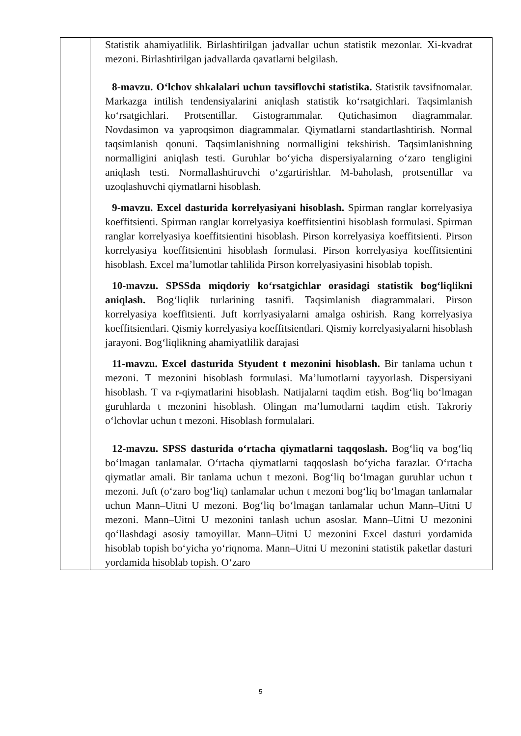| | Statistik ahamiyatlilik. Birlashtirilgan jadvallar uchun statistik mezonlar. Xi-kvadrat mezoni. Birlashtirilgan jadvallarda qavatlarni belgilash. 8-mavzu. O‘lchov shkalalari uchun tavsiflovchi statistika. Statistik tavsifnomalar. Markazga intilish tendensiyalarini aniqlash statistik ko‘rsatgichlari. Taqsimlanish ko‘rsatgichlari. Protsentillar. Gistogrammalar. Qutichasimon diagrammalar. Novdasimon va yaproqsimon diagrammalar. Qiymatlarni standartlashtirish. Normal taqsimlanish qonuni. Taqsimlanishning normalligini tekshirish. Taqsimlanishning normalligini aniqlash testi. Guruhlar bo‘yicha dispersiyalarning o‘zaro tengligini aniqlash testi. Normallashtiruvchi o‘zgartirishlar. M-baholash, protsentillar va uzoqlashuvchi qiymatlarni hisoblash. 9-mavzu. Excel dasturida korrelyasiyani hisoblash. Spirman ranglar korrelyasiya koeffitsienti. Spirman ranglar korrelyasiya koeffitsientini hisoblash formulasi. Spirman ranglar korrelyasiya koeffitsientini hisoblash. Pirson korrelyasiya koeffitsienti. Pirson korrelyasiya koeffitsientini hisoblash formulasi. Pirson korrelyasiya koeffitsientini hisoblash. Excel ma’lumotlar tahlilida Pirson korrelyasiyasini hisoblab topish. 10-mavzu. SPSSda miqdoriy ko‘rsatgichlar orasidagi statistik bog‘liqlikni aniqlash. Bog‘liqlik turlarining tasnifi. Taqsimlanish diagrammalari. Pirson korrelyasiya koeffitsienti. Juft korrlyasiyalarni amalga oshirish. Rang korrelyasiya koeffitsientlari. Qismiy korrelyasiya koeffitsientlari. Qismiy korrelyasiyalarni hisoblash jarayoni. Bog‘liqlikning ahamiyatlilik darajasi 11-mavzu. Excel dasturida Styudent t mezonini hisoblash. Bir tanlama uchun t mezoni. T mezonini hisoblash formulasi. Ma’lumotlarni tayyorlash. Dispersiyani hisoblash. T va r-qiymatlarini hisoblash. Natijalarni taqdim etish. Bog‘liq bo‘lmagan guruhlarda t mezonini hisoblash. Olingan ma’lumotlarni taqdim etish. Takroriy o‘lchovlar uchun t mezoni. Hisoblash formulalari. 12-mavzu. SPSS dasturida o‘rtacha qiymatlarni taqqoslash. Bog‘liq va bog‘liq bo‘lmagan tanlamalar. O‘rtacha qiymatlarni taqqoslash bo‘yicha farazlar. O‘rtacha qiymatlar amali. Bir tanlama uchun t mezoni. Bog‘liq bo‘lmagan guruhlar uchun t mezoni. Juft (o‘zaro bog‘liq) tanlamalar uchun t mezoni bog‘liq bo‘lmagan tanlamalar uchun Mann–Uitni U mezoni. Bog‘liq bo‘lmagan tanlamalar uchun Mann–Uitni U mezoni. Mann–Uitni U mezonini tanlash uchun asoslar. Mann–Uitni U mezonini qo‘llashdagi asosiy tamoyillar. Mann–Uitni U mezonini Excel dasturi yordamida hisoblab topish bo‘yicha yo‘riqnoma. Mann–Uitni U mezonini statistik paketlar dasturi yordamida hisoblab topish. O‘zaro |
5